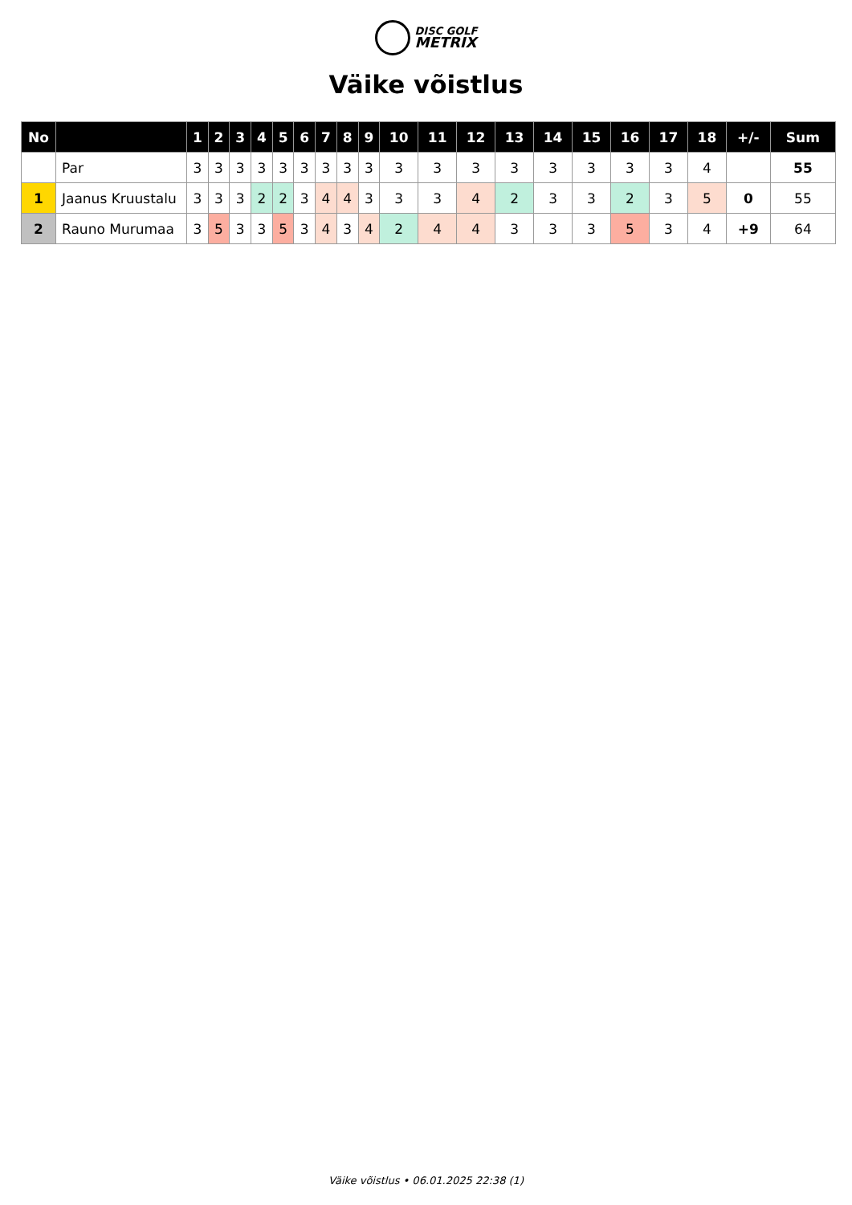DISC GOLF
METRIX
Väike võistlus
| No | | 1 | 2 | 3 | 4 | 5 | 6 | 7 | 8 | 9 | 10 | 11 | 12 | 13 | 14 | 15 | 16 | 17 | 18 | +/- | Sum |
| --- | --- | --- | --- | --- | --- | --- | --- | --- | --- | --- | --- | --- | --- | --- | --- | --- | --- | --- | --- | --- | --- |
| | Par | 3 | 3 | 3 | 3 | 3 | 3 | 3 | 3 | 3 | 3 | 3 | 3 | 3 | 3 | 3 | 3 | 3 | 4 | | 55 |
| 1 | Jaanus Kruustalu | 3 | 3 | 3 | 2 | 2 | 3 | 4 | 4 | 3 | 3 | 3 | 4 | 2 | 3 | 3 | 2 | 3 | 5 | 0 | 55 |
| 2 | Rauno Murumaa | 3 | 5 | 3 | 3 | 5 | 3 | 4 | 3 | 4 | 2 | 4 | 4 | 3 | 3 | 3 | 5 | 3 | 4 | +9 | 64 |
Väike võistlus • 06.01.2025 22:38 (1)